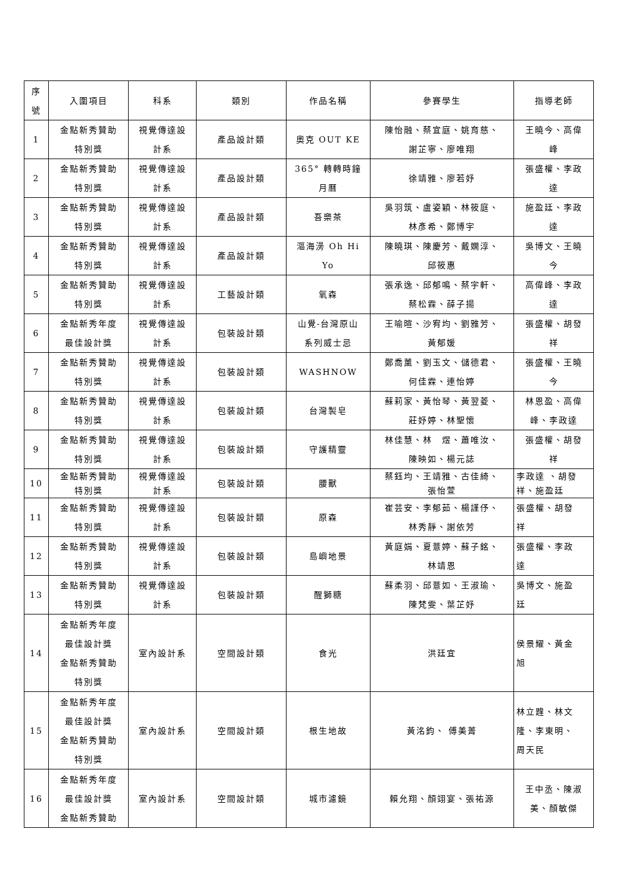| 序 號 | 入圍項目 | 科系 | 類別 | 作品名稱 | 參賽學生 | 指導老師 |
| --- | --- | --- | --- | --- | --- | --- |
| 1 | 金點新秀贊助 特別獎 | 視覺傳達設 計系 | 產品設計類 | 奧克 OUT KE | 陳怡融、蔡宜庭、姚育慈、 謝芷寧、廖唯翔 | 王曉今、高偉 峰 |
| 2 | 金點新秀贊助 特別獎 | 視覺傳達設 計系 | 產品設計類 | 365° 轉轉時鐘 月曆 | 徐靖雅、廖若妤 | 張盛權、李政 達 |
| 3 | 金點新秀贊助 特別獎 | 視覺傳達設 計系 | 產品設計類 | 吾樂茶 | 吳羽筑、盧姿穎、林筱庭、 林彥希、鄭博宇 | 施盈廷、李政 達 |
| 4 | 金點新秀贊助 特別獎 | 視覺傳達設 計系 | 產品設計類 | 漚海澷 Oh Hi Yo | 陳曉琪、陳慶芳、戴嫻淳、 邱筱惠 | 吳博文、王曉 今 |
| 5 | 金點新秀贊助 特別獎 | 視覺傳達設 計系 | 工藝設計類 | 氧森 | 張承逸、邱郁鳴、蔡宇軒、 蔡松霖、薛子揚 | 高偉峰、李政 達 |
| 6 | 金點新秀年度 最佳設計獎 | 視覺傳達設 計系 | 包裝設計類 | 山覺-台灣原山 系列威士忌 | 王喻暄、沙宥均、劉雅芳、 黃郁媛 | 張盛權、胡發 祥 |
| 7 | 金點新秀贊助 特別獎 | 視覺傳達設 計系 | 包裝設計類 | WASHNOW | 鄭喬薰、劉玉文、儲德君、 何佳霖、連怡婷 | 張盛權、王曉 今 |
| 8 | 金點新秀贊助 特別獎 | 視覺傳達設 計系 | 包裝設計類 | 台灣製皂 | 蘇莉家、黃怡琴、黃翌菱、 莊妤婷、林聖懷 | 林恩盈、高偉 峰、李政達 |
| 9 | 金點新秀贊助 特別獎 | 視覺傳達設 計系 | 包裝設計類 | 守護精靈 | 林佳慧、林 煜、蕭唯汝、 陳映如、楊元誌 | 張盛權、胡發 祥 |
| 10 | 金點新秀贊助 特別獎 | 視覺傳達設 計系 | 包裝設計類 | 腰獸 | 蔡鈺均、王靖雅、古佳綺、 張怡萱 | 李政達 、胡發 祥、施盈廷 |
| 11 | 金點新秀贊助 特別獎 | 視覺傳達設 計系 | 包裝設計類 | 原森 | 崔芸安、李郁茹、楊謹伃、 林秀靜、謝依芳 | 張盛權、胡發 祥 |
| 12 | 金點新秀贊助 特別獎 | 視覺傳達設 計系 | 包裝設計類 | 島嶼地景 | 黃庭娟、夏薏婷、蘇子銘、 林靖恩 | 張盛權、李政 達 |
| 13 | 金點新秀贊助 特別獎 | 視覺傳達設 計系 | 包裝設計類 | 醒獅糖 | 蘇柔羽、邱薏如、王淑瑜、 陳梵雯、葉芷妤 | 吳博文、施盈 廷 |
| 14 | 金點新秀年度 最佳設計獎 金點新秀贊助 特別獎 | 室內設計系 | 空間設計類 | 食光 | 洪廷宜 | 侯景耀、黃金 旭 |
| 15 | 金點新秀年度 最佳設計獎 金點新秀贊助 特別獎 | 室內設計系 | 空間設計類 | 根生地故 | 黃洺鈞、 傅美菁 | 林立韙、林文 隆、李東明、 周天民 |
| 16 | 金點新秀年度 最佳設計獎 金點新秀贊助 | 室內設計系 | 空間設計類 | 城市濾鏡 | 賴允翔、顏翊宴、張祐源 | 王中丞、陳淑 美、顏敏傑 |